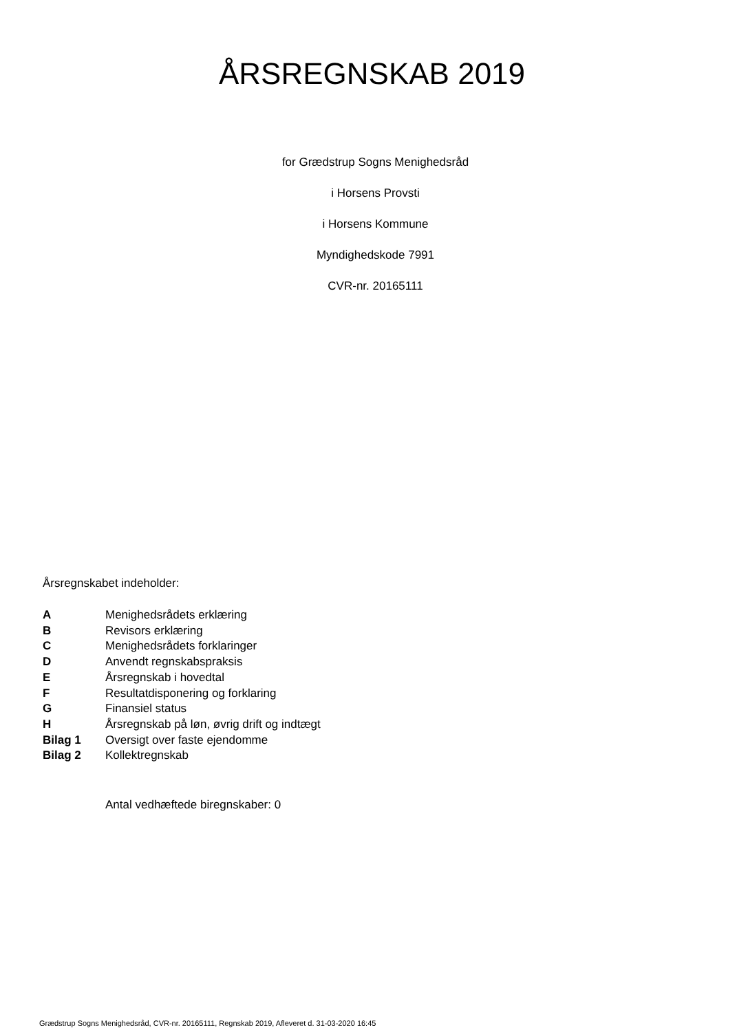ÅRSREGNSKAB 2019
for Grædstrup Sogns Menighedsråd
i Horsens Provsti
i Horsens Kommune
Myndighedskode 7991
CVR-nr. 20165111
Årsregnskabet indeholder:
| A | Menighedsrådets erklæring |
| B | Revisors erklæring |
| C | Menighedsrådets forklaringer |
| D | Anvendt regnskabspraksis |
| E | Årsregnskab i hovedtal |
| F | Resultatdisponering og forklaring |
| G | Finansiel status |
| H | Årsregnskab på løn, øvrig drift og indtægt |
| Bilag 1 | Oversigt over faste ejendomme |
| Bilag 2 | Kollektregnskab |
Antal vedhæftede biregnskaber: 0
Grædstrup Sogns Menighedsråd, CVR-nr. 20165111, Regnskab 2019, Afleveret d. 31-03-2020 16:45